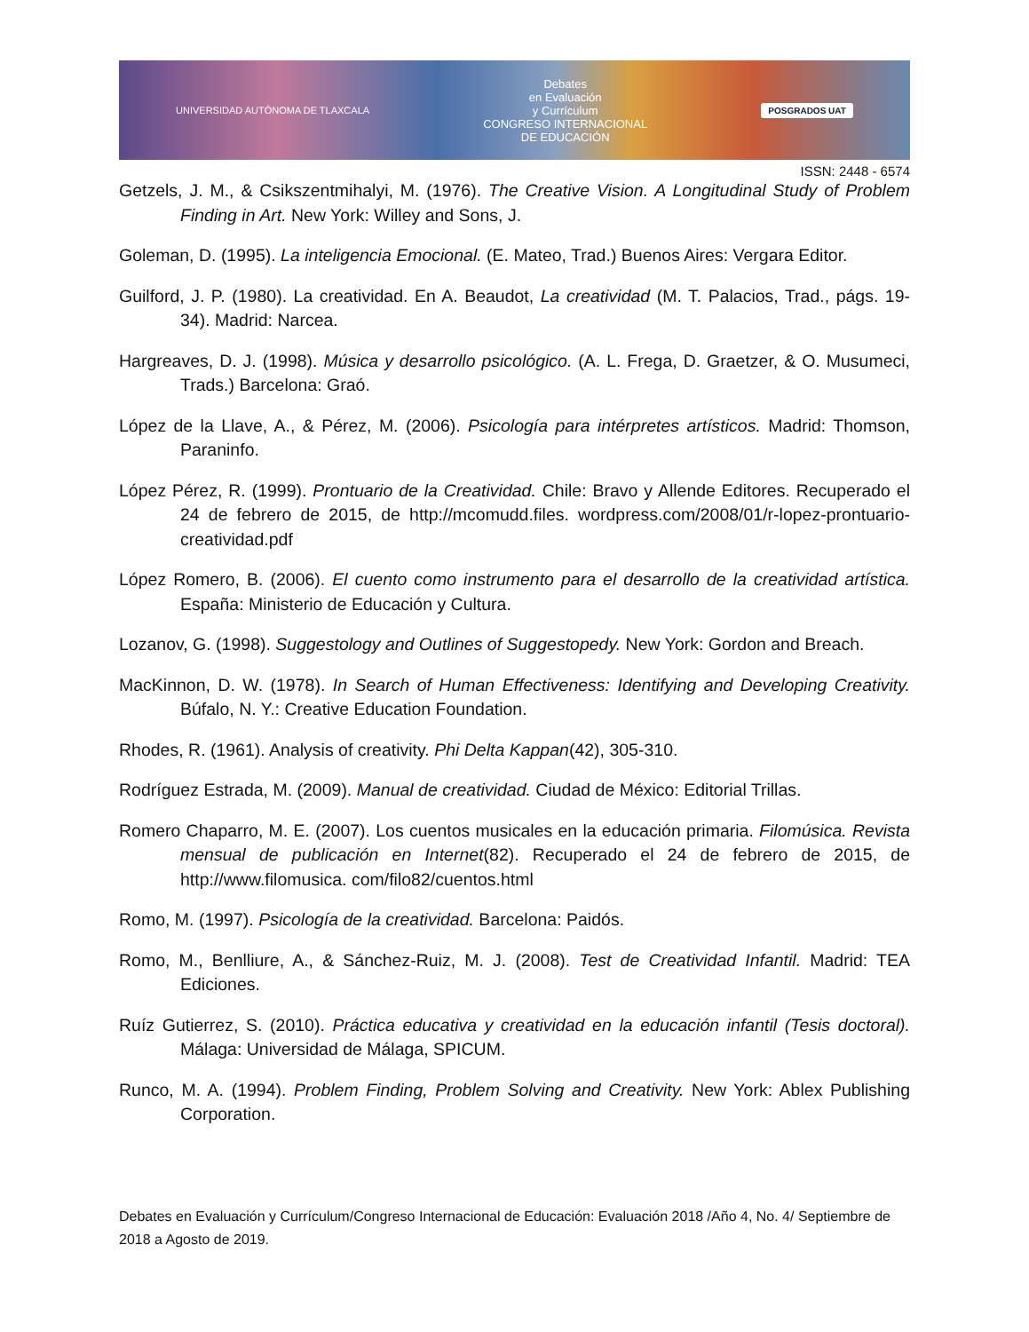UNIVERSIDAD AUTÓNOMA DE TLAXCALA
Debates
en Evaluación
y Currículum
CONGRESO INTERNACIONAL
DE EDUCACIÓN
POSGRADOS UAT
ISSN: 2448 - 6574
Getzels, J. M., & Csikszentmihalyi, M. (1976). The Creative Vision. A Longitudinal Study of Problem Finding in Art. New York: Willey and Sons, J.
Goleman, D. (1995). La inteligencia Emocional. (E. Mateo, Trad.) Buenos Aires: Vergara Editor.
Guilford, J. P. (1980). La creatividad. En A. Beaudot, La creatividad (M. T. Palacios, Trad., págs. 19-34). Madrid: Narcea.
Hargreaves, D. J. (1998). Música y desarrollo psicológico. (A. L. Frega, D. Graetzer, & O. Musumeci, Trads.) Barcelona: Graó.
López de la Llave, A., & Pérez, M. (2006). Psicología para intérpretes artísticos. Madrid: Thomson, Paraninfo.
López Pérez, R. (1999). Prontuario de la Creatividad. Chile: Bravo y Allende Editores. Recuperado el 24 de febrero de 2015, de http://mcomudd.files. wordpress.com/2008/01/r-lopez-prontuario-creatividad.pdf
López Romero, B. (2006). El cuento como instrumento para el desarrollo de la creatividad artística. España: Ministerio de Educación y Cultura.
Lozanov, G. (1998). Suggestology and Outlines of Suggestopedy. New York: Gordon and Breach.
MacKinnon, D. W. (1978). In Search of Human Effectiveness: Identifying and Developing Creativity. Búfalo, N. Y.: Creative Education Foundation.
Rhodes, R. (1961). Analysis of creativity. Phi Delta Kappan(42), 305-310.
Rodríguez Estrada, M. (2009). Manual de creatividad. Ciudad de México: Editorial Trillas.
Romero Chaparro, M. E. (2007). Los cuentos musicales en la educación primaria. Filomúsica. Revista mensual de publicación en Internet(82). Recuperado el 24 de febrero de 2015, de http://www.filomusica. com/filo82/cuentos.html
Romo, M. (1997). Psicología de la creatividad. Barcelona: Paidós.
Romo, M., Benlliure, A., & Sánchez-Ruiz, M. J. (2008). Test de Creatividad Infantil. Madrid: TEA Ediciones.
Ruíz Gutierrez, S. (2010). Práctica educativa y creatividad en la educación infantil (Tesis doctoral). Málaga: Universidad de Málaga, SPICUM.
Runco, M. A. (1994). Problem Finding, Problem Solving and Creativity. New York: Ablex Publishing Corporation.
Debates en Evaluación y Currículum/Congreso Internacional de Educación: Evaluación 2018 /Año 4, No. 4/ Septiembre de 2018 a Agosto de 2019.